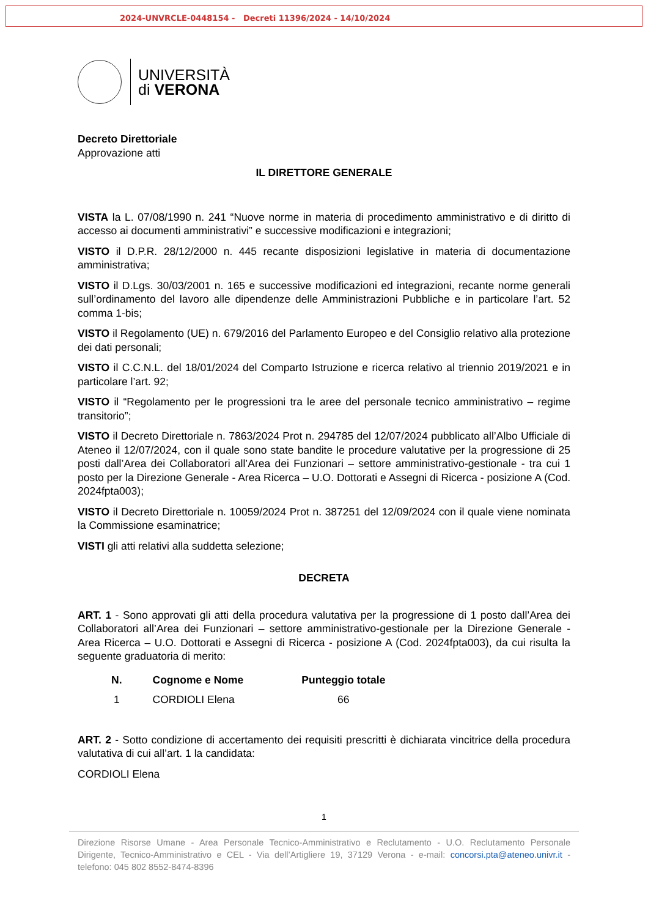2024-UNVRCLE-0448154 - Decreti 11396/2024 - 14/10/2024
UNIVERSITÀ
di VERONA
Decreto Direttoriale
Approvazione atti
IL DIRETTORE GENERALE
VISTA la L. 07/08/1990 n. 241 “Nuove norme in materia di procedimento amministrativo e di diritto di accesso ai documenti amministrativi” e successive modificazioni e integrazioni;
VISTO il D.P.R. 28/12/2000 n. 445 recante disposizioni legislative in materia di documentazione amministrativa;
VISTO il D.Lgs. 30/03/2001 n. 165 e successive modificazioni ed integrazioni, recante norme generali sull’ordinamento del lavoro alle dipendenze delle Amministrazioni Pubbliche e in particolare l’art. 52 comma 1-bis;
VISTO il Regolamento (UE) n. 679/2016 del Parlamento Europeo e del Consiglio relativo alla protezione dei dati personali;
VISTO il C.C.N.L. del 18/01/2024 del Comparto Istruzione e ricerca relativo al triennio 2019/2021 e in particolare l’art. 92;
VISTO il “Regolamento per le progressioni tra le aree del personale tecnico amministrativo – regime transitorio”;
VISTO il Decreto Direttoriale n. 7863/2024 Prot n. 294785 del 12/07/2024 pubblicato all’Albo Ufficiale di Ateneo il 12/07/2024, con il quale sono state bandite le procedure valutative per la progressione di 25 posti dall’Area dei Collaboratori all’Area dei Funzionari – settore amministrativo-gestionale - tra cui 1 posto per la Direzione Generale - Area Ricerca – U.O. Dottorati e Assegni di Ricerca - posizione A (Cod. 2024fpta003);
VISTO il Decreto Direttoriale n. 10059/2024 Prot n. 387251 del 12/09/2024 con il quale viene nominata la Commissione esaminatrice;
VISTI gli atti relativi alla suddetta selezione;
DECRETA
ART. 1 - Sono approvati gli atti della procedura valutativa per la progressione di 1 posto dall’Area dei Collaboratori all’Area dei Funzionari – settore amministrativo-gestionale per la Direzione Generale - Area Ricerca – U.O. Dottorati e Assegni di Ricerca - posizione A (Cod. 2024fpta003), da cui risulta la seguente graduatoria di merito:
| N. | Cognome e Nome | Punteggio totale |
| --- | --- | --- |
| 1 | CORDIOLI Elena | 66 |
ART. 2 - Sotto condizione di accertamento dei requisiti prescritti è dichiarata vincitrice della procedura valutativa di cui all’art. 1 la candidata:
CORDIOLI Elena
1
Direzione Risorse Umane - Area Personale Tecnico-Amministrativo e Reclutamento - U.O. Reclutamento Personale Dirigente, Tecnico-Amministrativo e CEL - Via dell’Artigliere 19, 37129 Verona - e-mail: concorsi.pta@ateneo.univr.it - telefono: 045 802 8552-8474-8396